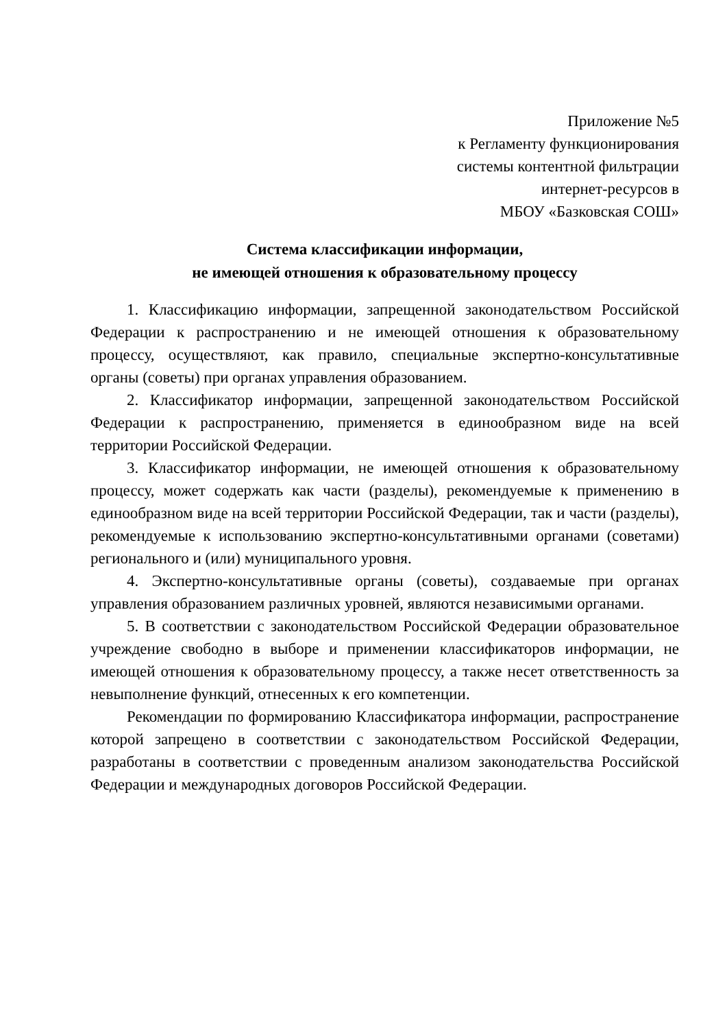Приложение №5
к Регламенту функционирования
системы контентной фильтрации
интернет-ресурсов в
МБОУ «Базковская СОШ»
Система классификации информации,
не имеющей отношения к образовательному процессу
1. Классификацию информации, запрещенной законодательством Российской Федерации к распространению и не имеющей отношения к образовательному процессу, осуществляют, как правило, специальные экспертно-консультативные органы (советы) при органах управления образованием.
2. Классификатор информации, запрещенной законодательством Российской Федерации к распространению, применяется в единообразном виде на всей территории Российской Федерации.
3. Классификатор информации, не имеющей отношения к образовательному процессу, может содержать как части (разделы), рекомендуемые к применению в единообразном виде на всей территории Российской Федерации, так и части (разделы), рекомендуемые к использованию экспертно-консультативными органами (советами) регионального и (или) муниципального уровня.
4. Экспертно-консультативные органы (советы), создаваемые при органах управления образованием различных уровней, являются независимыми органами.
5. В соответствии с законодательством Российской Федерации образовательное учреждение свободно в выборе и применении классификаторов информации, не имеющей отношения к образовательному процессу, а также несет ответственность за невыполнение функций, отнесенных к его компетенции.
Рекомендации по формированию Классификатора информации, распространение которой запрещено в соответствии с законодательством Российской Федерации, разработаны в соответствии с проведенным анализом законодательства Российской Федерации и международных договоров Российской Федерации.